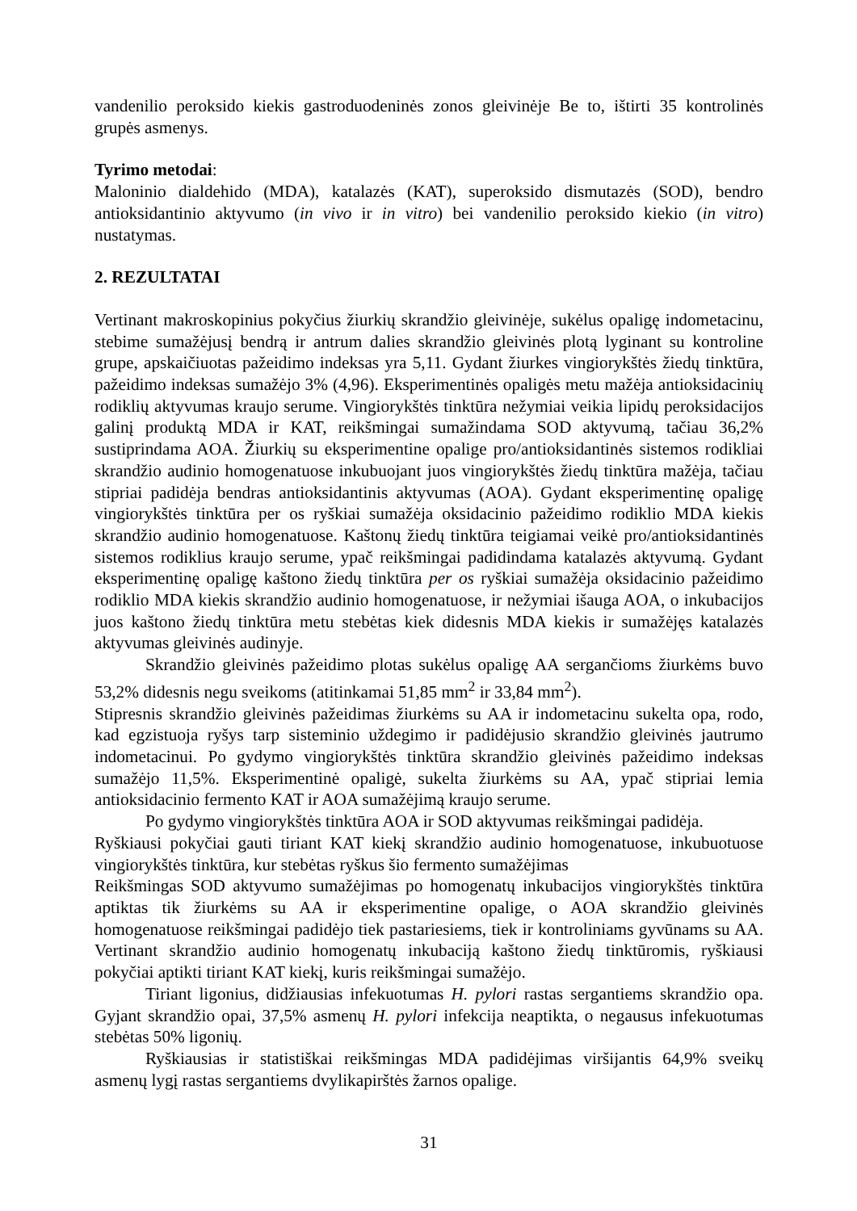vandenilio peroksido kiekis gastroduodeninės zonos gleivinėje Be to, ištirti 35 kontrolinės grupės asmenys.
Tyrimo metodai:
Maloninio dialdehido (MDA), katalazės (KAT), superoksido dismutazės (SOD), bendro antioksidantinio aktyvumo (in vivo ir in vitro) bei vandenilio peroksido kiekio (in vitro) nustatymas.
2. REZULTATAI
Vertinant makroskopinius pokyčius žiurkių skrandžio gleivinėje, sukėlus opaligę indometacinu, stebime sumažėjusį bendrą ir antrum dalies skrandžio gleivinės plotą lyginant su kontroline grupe, apskaičiuotas pažeidimo indeksas yra 5,11. Gydant žiurkes vingiorykštės žiedų tinktūra, pažeidimo indeksas sumažėjo 3% (4,96). Eksperimentinės opaligės metu mažėja antioksidacinių rodiklių aktyvumas kraujo serume. Vingiorykštės tinktūra nežymiai veikia lipidų peroksidacijos galinį produktą MDA ir KAT, reikšmingai sumažindama SOD aktyvumą, tačiau 36,2% sustiprindama AOA. Žiurkių su eksperimentine opalige pro/antioksidantinės sistemos rodikliai skrandžio audinio homogenatuose inkubuojant juos vingiorykštės žiedų tinktūra mažėja, tačiau stipriai padidėja bendras antioksidantinis aktyvumas (AOA). Gydant eksperimentinę opaligę vingiorykštės tinktūra per os ryškiai sumažėja oksidacinio pažeidimo rodiklio MDA kiekis skrandžio audinio homogenatuose. Kaštonų žiedų tinktūra teigiamai veikė pro/antioksidantinės sistemos rodiklius kraujo serume, ypač reikšmingai padidindama katalazės aktyvumą. Gydant eksperimentinę opaligę kaštono žiedų tinktūra per os ryškiai sumažėja oksidacinio pažeidimo rodiklio MDA kiekis skrandžio audinio homogenatuose, ir nežymiai išauga AOA, o inkubacijos juos kaštono žiedų tinktūra metu stebėtas kiek didesnis MDA kiekis ir sumažėjęs katalazės aktyvumas gleivinės audinyje.
Skrandžio gleivinės pažeidimo plotas sukėlus opaligę AA sergančioms žiurkėms buvo 53,2% didesnis negu sveikoms (atitinkamai 51,85 mm<sup>2</sup> ir 33,84 mm<sup>2</sup>).
Stipresnis skrandžio gleivinės pažeidimas žiurkėms su AA ir indometacinu sukelta opa, rodo, kad egzistuoja ryšys tarp sisteminio uždegimo ir padidėjusio skrandžio gleivinės jautrumo indometacinui. Po gydymo vingiorykštės tinktūra skrandžio gleivinės pažeidimo indeksas sumažėjo 11,5%. Eksperimentinė opaligė, sukelta žiurkėms su AA, ypač stipriai lemia antioksidacinio fermento KAT ir AOA sumažėjimą kraujo serume.
Po gydymo vingiorykštės tinktūra AOA ir SOD aktyvumas reikšmingai padidėja.
Ryškiausi pokyčiai gauti tiriant KAT kiekį skrandžio audinio homogenatuose, inkubuotuose vingiorykštės tinktūra, kur stebėtas ryškus šio fermento sumažėjimas
Reikšmingas SOD aktyvumo sumažėjimas po homogenatų inkubacijos vingiorykštės tinktūra aptiktas tik žiurkėms su AA ir eksperimentine opalige, o AOA skrandžio gleivinės homogenatuose reikšmingai padidėjo tiek pastariesiems, tiek ir kontroliniams gyvūnams su AA. Vertinant skrandžio audinio homogenatų inkubaciją kaštono žiedų tinktūromis, ryškiausi pokyčiai aptikti tiriant KAT kiekį, kuris reikšmingai sumažėjo.
Tiriant ligonius, didžiausias infekuotumas H. pylori rastas sergantiems skrandžio opa. Gyjant skrandžio opai, 37,5% asmenų H. pylori infekcija neaptikta, o negausus infekuotumas stebėtas 50% ligonių.
Ryškiausias ir statistiškai reikšmingas MDA padidėjimas viršijantis 64,9% sveikų asmenų lygį rastas sergantiems dvylikapirštės žarnos opalige.
31